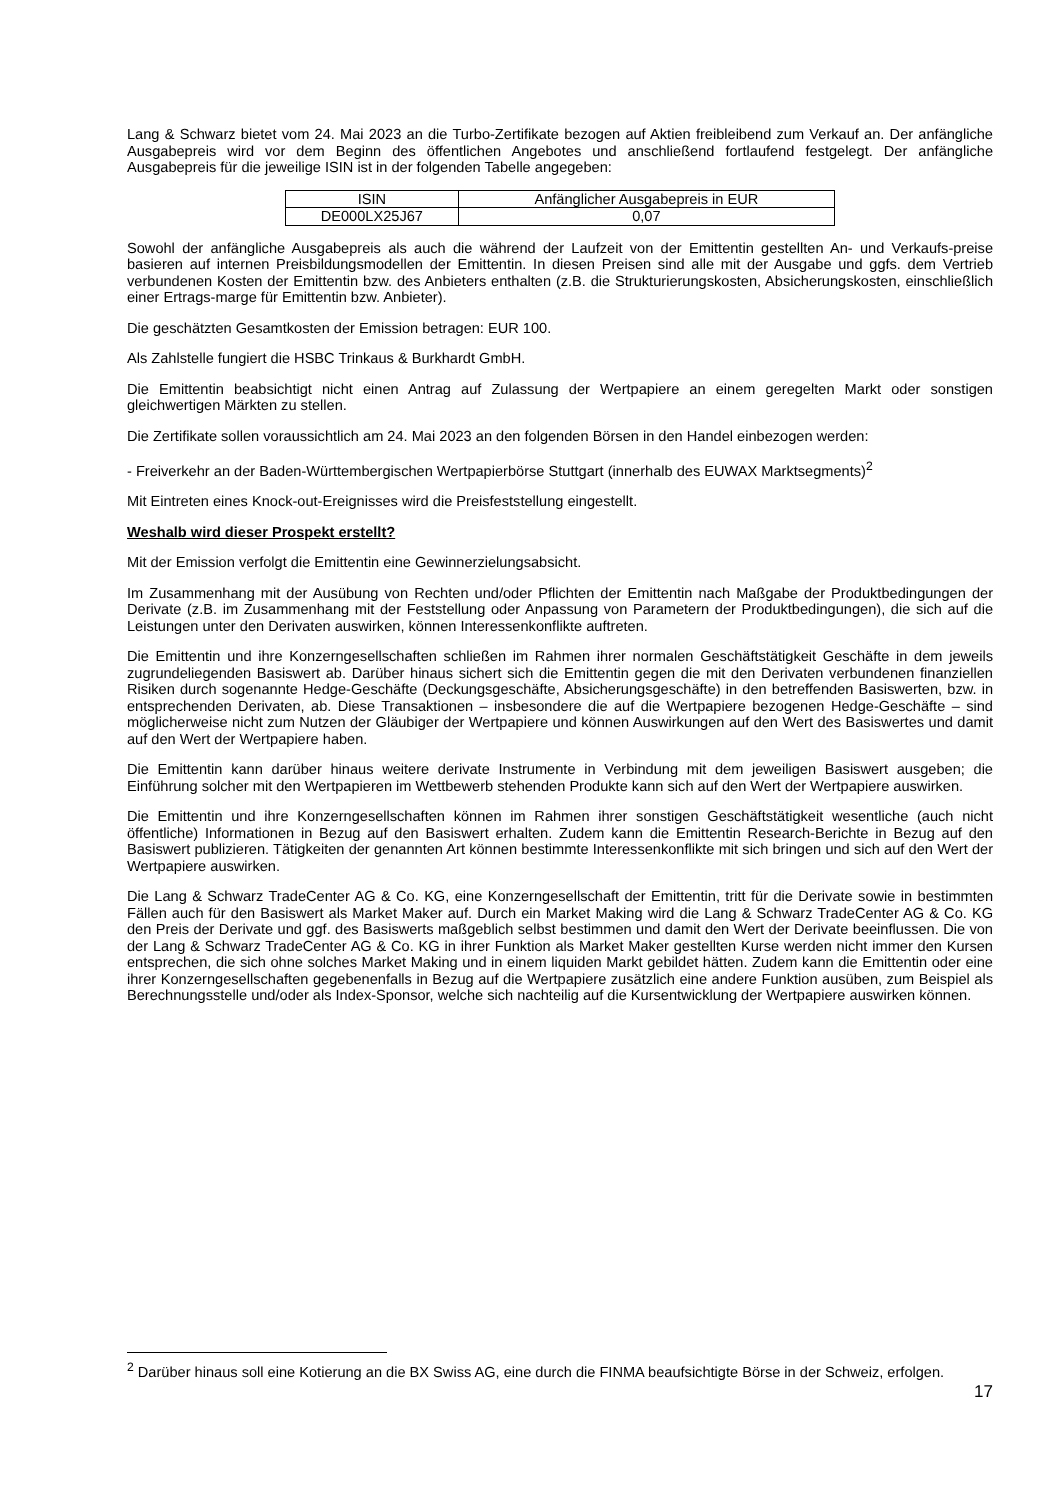Lang & Schwarz bietet vom 24. Mai 2023 an die Turbo-Zertifikate bezogen auf Aktien freibleibend zum Verkauf an. Der anfängliche Ausgabepreis wird vor dem Beginn des öffentlichen Angebotes und anschließend fortlaufend festgelegt. Der anfängliche Ausgabepreis für die jeweilige ISIN ist in der folgenden Tabelle angegeben:
| ISIN | Anfänglicher Ausgabepreis in EUR |
| DE000LX25J67 | 0,07 |
Sowohl der anfängliche Ausgabepreis als auch die während der Laufzeit von der Emittentin gestellten An- und Verkaufs-preise basieren auf internen Preisbildungsmodellen der Emittentin. In diesen Preisen sind alle mit der Ausgabe und ggfs. dem Vertrieb verbundenen Kosten der Emittentin bzw. des Anbieters enthalten (z.B. die Strukturierungskosten, Absicherungskosten, einschließlich einer Ertrags-marge für Emittentin bzw. Anbieter).
Die geschätzten Gesamtkosten der Emission betragen: EUR 100.
Als Zahlstelle fungiert die HSBC Trinkaus & Burkhardt GmbH.
Die Emittentin beabsichtigt nicht einen Antrag auf Zulassung der Wertpapiere an einem geregelten Markt oder sonstigen gleichwertigen Märkten zu stellen.
Die Zertifikate sollen voraussichtlich am 24. Mai 2023 an den folgenden Börsen in den Handel einbezogen werden:
- Freiverkehr an der Baden-Württembergischen Wertpapierbörse Stuttgart (innerhalb des EUWAX Marktsegments)<sup>2</sup>
Mit Eintreten eines Knock-out-Ereignisses wird die Preisfeststellung eingestellt.
Weshalb wird dieser Prospekt erstellt?
Mit der Emission verfolgt die Emittentin eine Gewinnerzielungsabsicht.
Im Zusammenhang mit der Ausübung von Rechten und/oder Pflichten der Emittentin nach Maßgabe der Produktbedingungen der Derivate (z.B. im Zusammenhang mit der Feststellung oder Anpassung von Parametern der Produktbedingungen), die sich auf die Leistungen unter den Derivaten auswirken, können Interessenkonflikte auftreten.
Die Emittentin und ihre Konzerngesellschaften schließen im Rahmen ihrer normalen Geschäftstätigkeit Geschäfte in dem jeweils zugrundeliegenden Basiswert ab. Darüber hinaus sichert sich die Emittentin gegen die mit den Derivaten verbundenen finanziellen Risiken durch sogenannte Hedge-Geschäfte (Deckungsgeschäfte, Absicherungsgeschäfte) in den betreffenden Basiswerten, bzw. in entsprechenden Derivaten, ab. Diese Transaktionen – insbesondere die auf die Wertpapiere bezogenen Hedge-Geschäfte – sind möglicherweise nicht zum Nutzen der Gläubiger der Wertpapiere und können Auswirkungen auf den Wert des Basiswertes und damit auf den Wert der Wertpapiere haben.
Die Emittentin kann darüber hinaus weitere derivate Instrumente in Verbindung mit dem jeweiligen Basiswert ausgeben; die Einführung solcher mit den Wertpapieren im Wettbewerb stehenden Produkte kann sich auf den Wert der Wertpapiere auswirken.
Die Emittentin und ihre Konzerngesellschaften können im Rahmen ihrer sonstigen Geschäftstätigkeit wesentliche (auch nicht öffentliche) Informationen in Bezug auf den Basiswert erhalten. Zudem kann die Emittentin Research-Berichte in Bezug auf den Basiswert publizieren. Tätigkeiten der genannten Art können bestimmte Interessenkonflikte mit sich bringen und sich auf den Wert der Wertpapiere auswirken.
Die Lang & Schwarz TradeCenter AG & Co. KG, eine Konzerngesellschaft der Emittentin, tritt für die Derivate sowie in bestimmten Fällen auch für den Basiswert als Market Maker auf. Durch ein Market Making wird die Lang & Schwarz TradeCenter AG & Co. KG den Preis der Derivate und ggf. des Basiswerts maßgeblich selbst bestimmen und damit den Wert der Derivate beeinflussen. Die von der Lang & Schwarz TradeCenter AG & Co. KG in ihrer Funktion als Market Maker gestellten Kurse werden nicht immer den Kursen entsprechen, die sich ohne solches Market Making und in einem liquiden Markt gebildet hätten. Zudem kann die Emittentin oder eine ihrer Konzerngesellschaften gegebenenfalls in Bezug auf die Wertpapiere zusätzlich eine andere Funktion ausüben, zum Beispiel als Berechnungsstelle und/oder als Index-Sponsor, welche sich nachteilig auf die Kursentwicklung der Wertpapiere auswirken können.
<sup>2</sup> Darüber hinaus soll eine Kotierung an die BX Swiss AG, eine durch die FINMA beaufsichtigte Börse in der Schweiz, erfolgen.
17